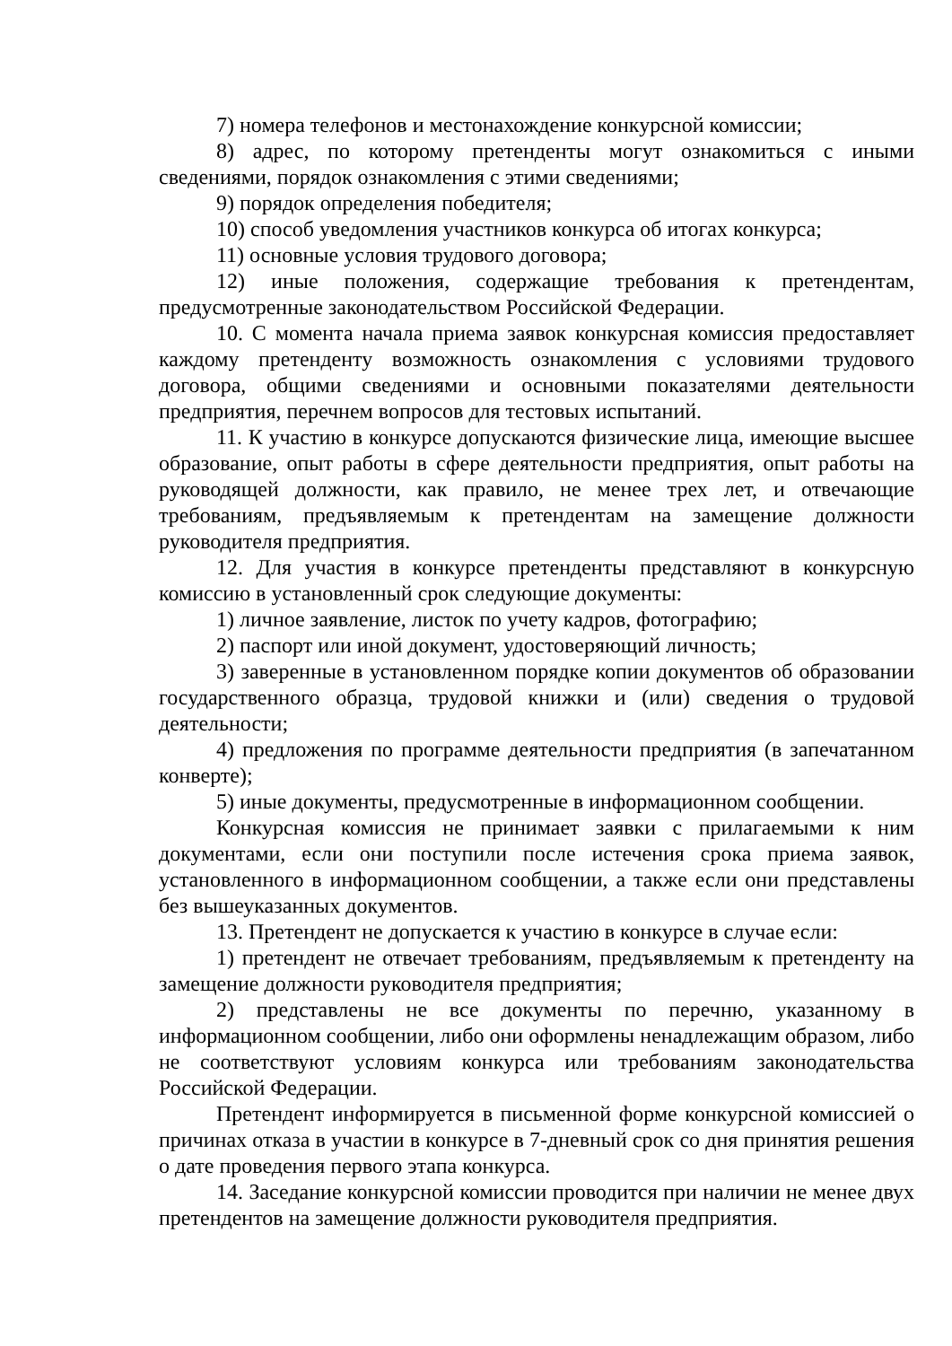7) номера телефонов и местонахождение конкурсной комиссии;
8) адрес, по которому претенденты могут ознакомиться с иными сведениями, порядок ознакомления с этими сведениями;
9) порядок определения победителя;
10) способ уведомления участников конкурса об итогах конкурса;
11) основные условия трудового договора;
12) иные положения, содержащие требования к претендентам, предусмотренные законодательством Российской Федерации.
10. С момента начала приема заявок конкурсная комиссия предоставляет каждому претенденту возможность ознакомления с условиями трудового договора, общими сведениями и основными показателями деятельности предприятия, перечнем вопросов для тестовых испытаний.
11. К участию в конкурсе допускаются физические лица, имеющие высшее образование, опыт работы в сфере деятельности предприятия, опыт работы на руководящей должности, как правило, не менее трех лет, и отвечающие требованиям, предъявляемым к претендентам на замещение должности руководителя предприятия.
12. Для участия в конкурсе претенденты представляют в конкурсную комиссию в установленный срок следующие документы:
1) личное заявление, листок по учету кадров, фотографию;
2) паспорт или иной документ, удостоверяющий личность;
3) заверенные в установленном порядке копии документов об образовании государственного образца, трудовой книжки и (или) сведения о трудовой деятельности;
4) предложения по программе деятельности предприятия (в запечатанном конверте);
5) иные документы, предусмотренные в информационном сообщении.
Конкурсная комиссия не принимает заявки с прилагаемыми к ним документами, если они поступили после истечения срока приема заявок, установленного в информационном сообщении, а также если они представлены без вышеуказанных документов.
13. Претендент не допускается к участию в конкурсе в случае если:
1) претендент не отвечает требованиям, предъявляемым к претенденту на замещение должности руководителя предприятия;
2) представлены не все документы по перечню, указанному в информационном сообщении, либо они оформлены ненадлежащим образом, либо не соответствуют условиям конкурса или требованиям законодательства Российской Федерации.
Претендент информируется в письменной форме конкурсной комиссией о причинах отказа в участии в конкурсе в 7-дневный срок со дня принятия решения о дате проведения первого этапа конкурса.
14. Заседание конкурсной комиссии проводится при наличии не менее двух претендентов на замещение должности руководителя предприятия.